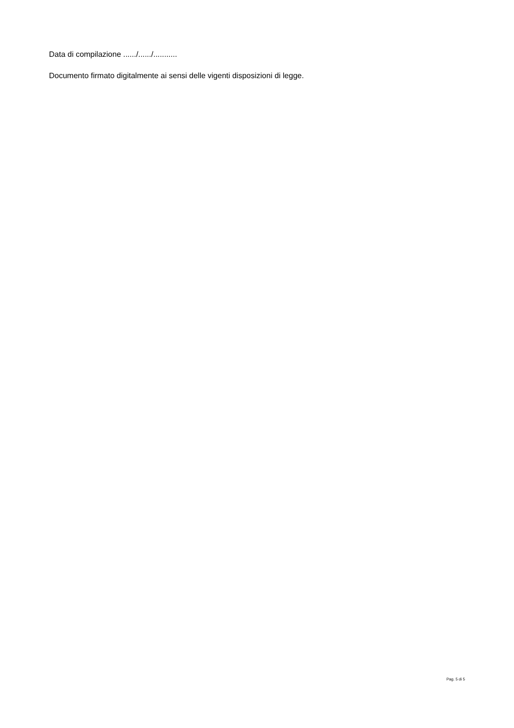Data di compilazione ....../....../...........
Documento firmato digitalmente ai sensi delle vigenti disposizioni di legge.
Pag. 5 di 5